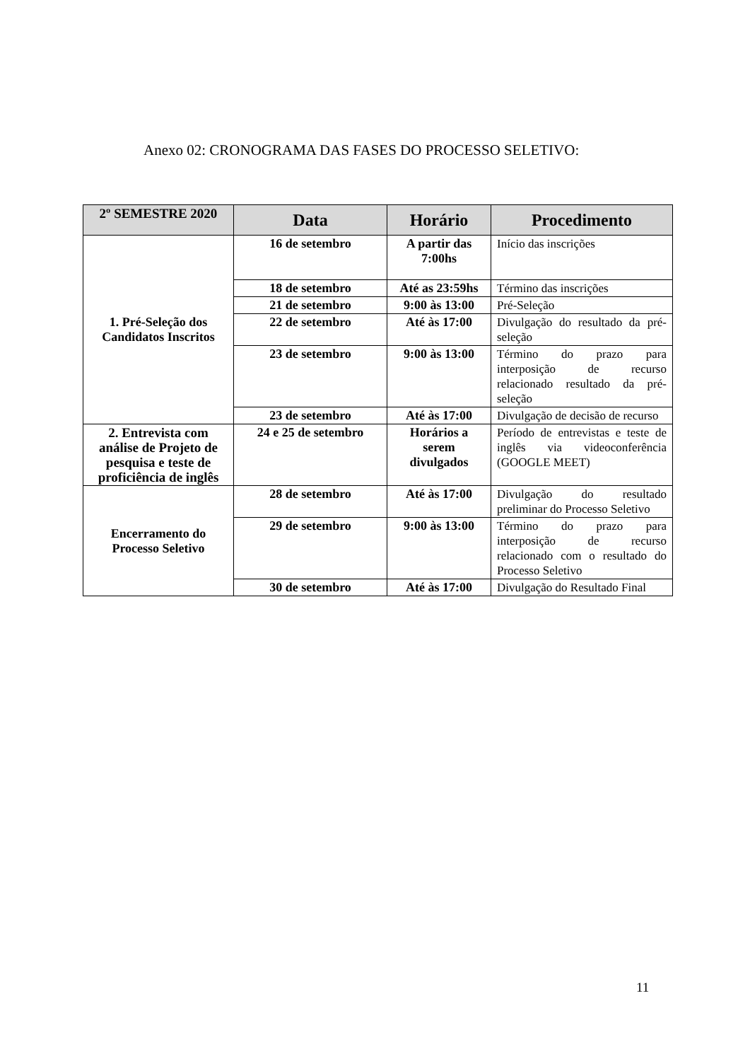Anexo 02: CRONOGRAMA DAS FASES DO PROCESSO SELETIVO:
| 2º SEMESTRE 2020 | Data | Horário | Procedimento |
| --- | --- | --- | --- |
| 1. Pré-Seleção dos Candidatos Inscritos | 16 de setembro | A partir das 7:00hs | Início das inscrições |
| | 18 de setembro | Até as 23:59hs | Término das inscrições |
| | 21 de setembro | 9:00 às 13:00 | Pré-Seleção |
| | 22 de setembro | Até às 17:00 | Divulgação do resultado da pré-seleção |
| | 23 de setembro | 9:00 às 13:00 | Término do prazo para interposição de recurso relacionado resultado da pré-seleção |
| | 23 de setembro | Até às 17:00 | Divulgação de decisão de recurso |
| 2. Entrevista com análise de Projeto de pesquisa e teste de proficiência de inglês | 24 e 25 de setembro | Horários a serem divulgados | Período de entrevistas e teste de inglês via videoconferência (GOOGLE MEET) |
| Encerramento do Processo Seletivo | 28 de setembro | Até às 17:00 | Divulgação do resultado preliminar do Processo Seletivo |
| | 29 de setembro | 9:00 às 13:00 | Término do prazo para interposição de recurso relacionado com o resultado do Processo Seletivo |
| | 30 de setembro | Até às 17:00 | Divulgação do Resultado Final |
11